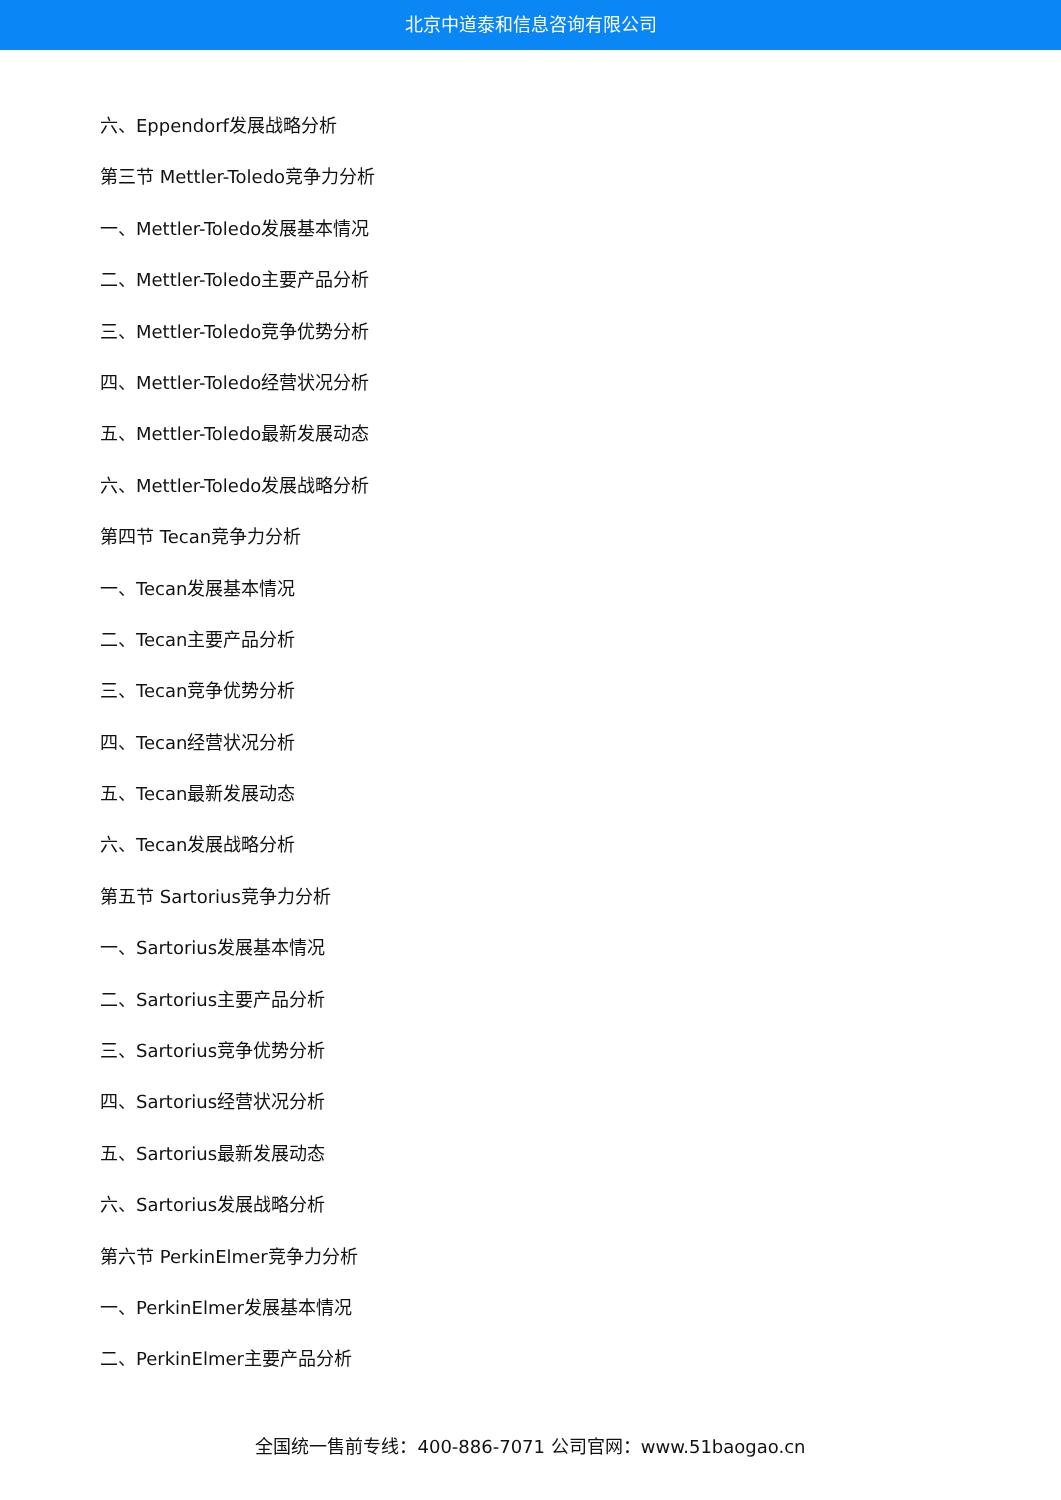北京中道泰和信息咨询有限公司
六、Eppendorf发展战略分析
第三节 Mettler-Toledo竞争力分析
一、Mettler-Toledo发展基本情况
二、Mettler-Toledo主要产品分析
三、Mettler-Toledo竞争优势分析
四、Mettler-Toledo经营状况分析
五、Mettler-Toledo最新发展动态
六、Mettler-Toledo发展战略分析
第四节 Tecan竞争力分析
一、Tecan发展基本情况
二、Tecan主要产品分析
三、Tecan竞争优势分析
四、Tecan经营状况分析
五、Tecan最新发展动态
六、Tecan发展战略分析
第五节 Sartorius竞争力分析
一、Sartorius发展基本情况
二、Sartorius主要产品分析
三、Sartorius竞争优势分析
四、Sartorius经营状况分析
五、Sartorius最新发展动态
六、Sartorius发展战略分析
第六节 PerkinElmer竞争力分析
一、PerkinElmer发展基本情况
二、PerkinElmer主要产品分析
全国统一售前专线：400-886-7071 公司官网：www.51baogao.cn